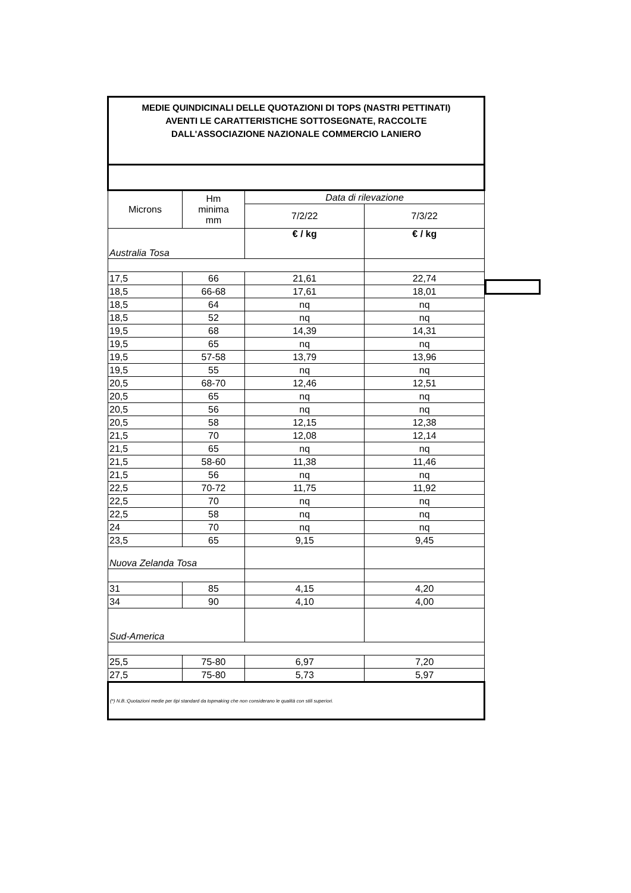| MEDIE QUINDICINALI DELLE QUOTAZIONI DI TOPS (NASTRI PETTINATI) AVENTI LE CARATTERISTICHE SOTTOSEGNATE, RACCOLTE DALL'ASSOCIAZIONE NAZIONALE COMMERCIO LANIERO | | | |
| Microns | Hm minima mm | Data di rilevazione | |
| | | 7/2/22 | 7/3/22 |
| Australia Tosa | | € / kg | € / kg |
| 17,5 | 66 | 21,61 | 22,74 |
| 18,5 | 66-68 | 17,61 | 18,01 |
| 18,5 | 64 | nq | nq |
| 18,5 | 52 | nq | nq |
| 19,5 | 68 | 14,39 | 14,31 |
| 19,5 | 65 | nq | nq |
| 19,5 | 57-58 | 13,79 | 13,96 |
| 19,5 | 55 | nq | nq |
| 20,5 | 68-70 | 12,46 | 12,51 |
| 20,5 | 65 | nq | nq |
| 20,5 | 56 | nq | nq |
| 20,5 | 58 | 12,15 | 12,38 |
| 21,5 | 70 | 12,08 | 12,14 |
| 21,5 | 65 | nq | nq |
| 21,5 | 58-60 | 11,38 | 11,46 |
| 21,5 | 56 | nq | nq |
| 22,5 | 70-72 | 11,75 | 11,92 |
| 22,5 | 70 | nq | nq |
| 22,5 | 58 | nq | nq |
| 24 | 70 | nq | nq |
| 23,5 | 65 | 9,15 | 9,45 |
| Nuova Zelanda Tosa | | | |
| 31 | 85 | 4,15 | 4,20 |
| 34 | 90 | 4,10 | 4,00 |
| Sud-America | | | |
| 25,5 | 75-80 | 6,97 | 7,20 |
| 27,5 | 75-80 | 5,73 | 5,97 |
| (*) N.B.:Quotazioni medie per tipi standard da topmaking che non considerano le qualità con stili superiori. | | | |